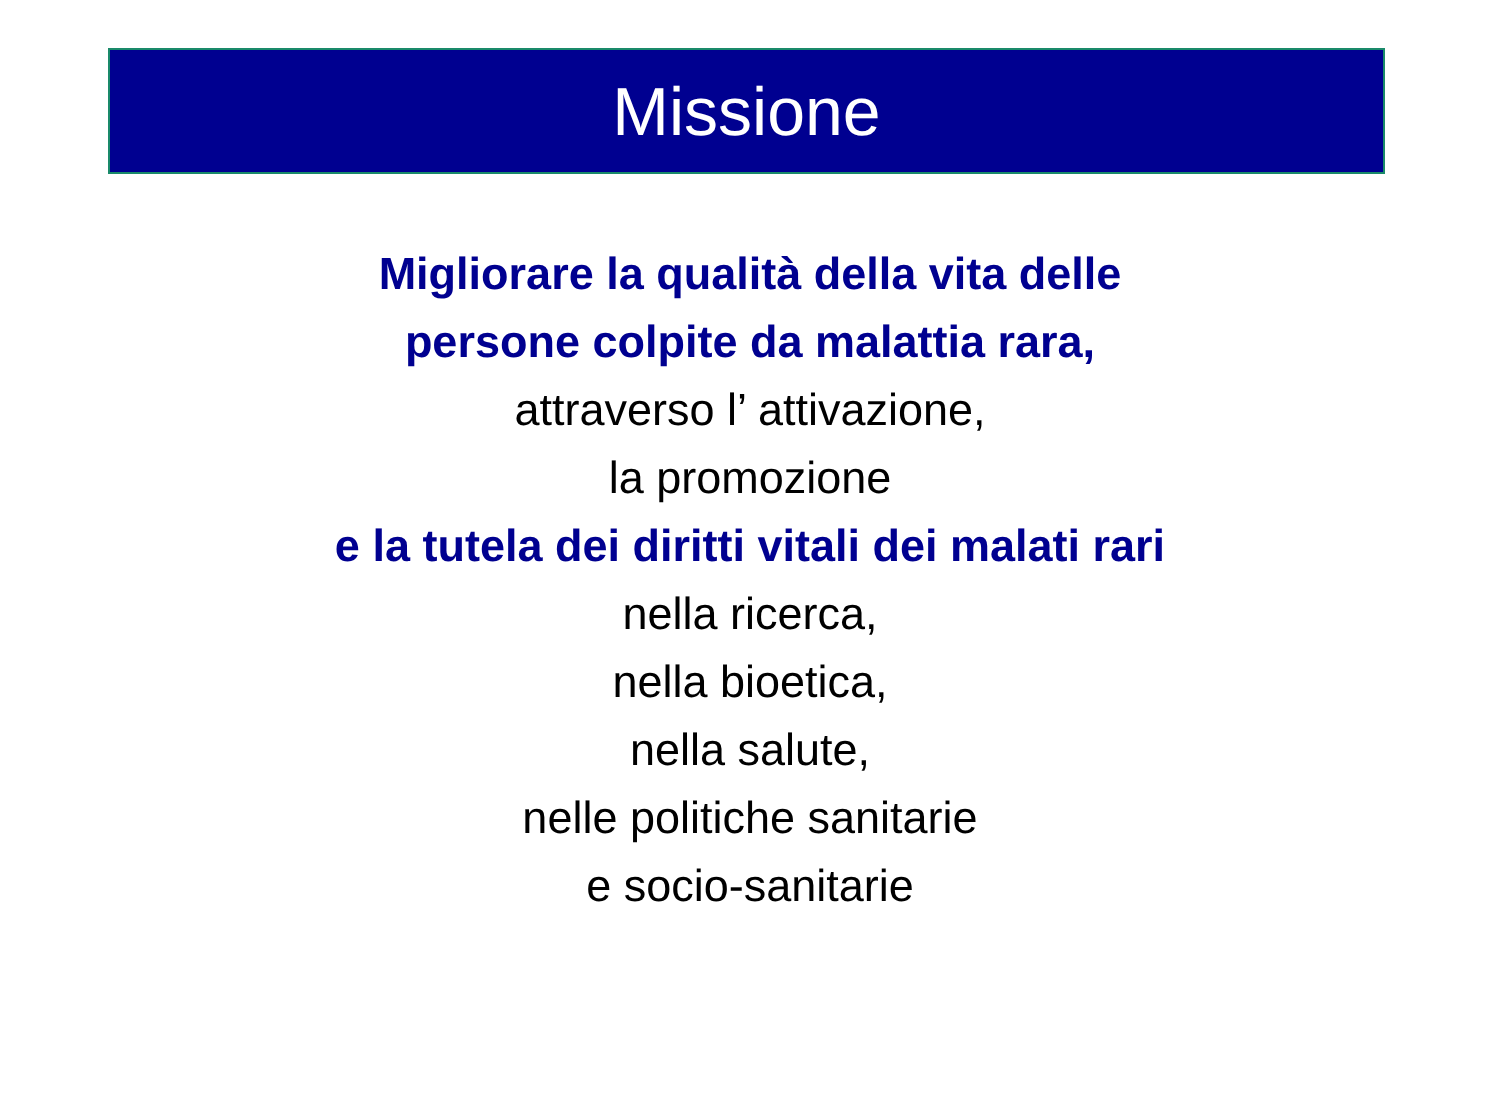Missione
Migliorare la qualità della vita delle
persone colpite da malattia rara,
attraverso l’ attivazione,
la promozione
e la tutela dei diritti vitali dei malati rari
nella ricerca,
nella bioetica,
nella salute,
nelle politiche sanitarie
e socio-sanitarie